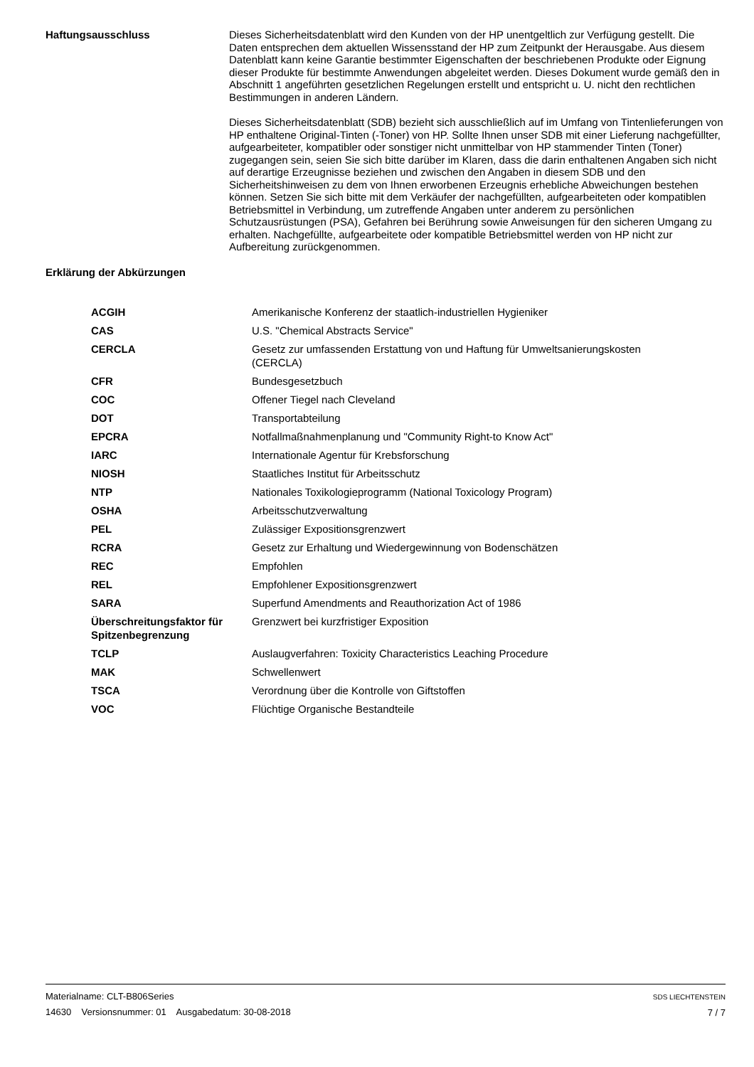Haftungsausschluss
Dieses Sicherheitsdatenblatt wird den Kunden von der HP unentgeltlich zur Verfügung gestellt. Die Daten entsprechen dem aktuellen Wissensstand der HP zum Zeitpunkt der Herausgabe. Aus diesem Datenblatt kann keine Garantie bestimmter Eigenschaften der beschriebenen Produkte oder Eignung dieser Produkte für bestimmte Anwendungen abgeleitet werden. Dieses Dokument wurde gemäß den in Abschnitt 1 angeführten gesetzlichen Regelungen erstellt und entspricht u. U. nicht den rechtlichen Bestimmungen in anderen Ländern.
Dieses Sicherheitsdatenblatt (SDB) bezieht sich ausschließlich auf im Umfang von Tintenlieferungen von HP enthaltene Original-Tinten (-Toner) von HP. Sollte Ihnen unser SDB mit einer Lieferung nachgefüllter, aufgearbeiteter, kompatibler oder sonstiger nicht unmittelbar von HP stammender Tinten (Toner) zugegangen sein, seien Sie sich bitte darüber im Klaren, dass die darin enthaltenen Angaben sich nicht auf derartige Erzeugnisse beziehen und zwischen den Angaben in diesem SDB und den Sicherheitshinweisen zu dem von Ihnen erworbenen Erzeugnis erhebliche Abweichungen bestehen können. Setzen Sie sich bitte mit dem Verkäufer der nachgefüllten, aufgearbeiteten oder kompatiblen Betriebsmittel in Verbindung, um zutreffende Angaben unter anderem zu persönlichen Schutzausrüstungen (PSA), Gefahren bei Berührung sowie Anweisungen für den sicheren Umgang zu erhalten. Nachgefüllte, aufgearbeitete oder kompatible Betriebsmittel werden von HP nicht zur Aufbereitung zurückgenommen.
Erklärung der Abkürzungen
| ACGIH | Amerikanische Konferenz der staatlich-industriellen Hygieniker |
| CAS | U.S. "Chemical Abstracts Service" |
| CERCLA | Gesetz zur umfassenden Erstattung von und Haftung für Umweltsanierungskosten (CERCLA) |
| CFR | Bundesgesetzbuch |
| COC | Offener Tiegel nach Cleveland |
| DOT | Transportabteilung |
| EPCRA | Notfallmaßnahmenplanung und "Community Right-to Know Act" |
| IARC | Internationale Agentur für Krebsforschung |
| NIOSH | Staatliches Institut für Arbeitsschutz |
| NTP | Nationales Toxikologieprogramm (National Toxicology Program) |
| OSHA | Arbeitsschutzverwaltung |
| PEL | Zulässiger Expositionsgrenzwert |
| RCRA | Gesetz zur Erhaltung und Wiedergewinnung von Bodenschätzen |
| REC | Empfohlen |
| REL | Empfohlener Expositionsgrenzwert |
| SARA | Superfund Amendments and Reauthorization Act of 1986 |
| Überschreitungsfaktor für Spitzenbegrenzung | Grenzwert bei kurzfristiger Exposition |
| TCLP | Auslaugverfahren: Toxicity Characteristics Leaching Procedure |
| MAK | Schwellenwert |
| TSCA | Verordnung über die Kontrolle von Giftstoffen |
| VOC | Flüchtige Organische Bestandteile |
Materialname: CLT-B806Series
14630 Versionsnummer: 01 Ausgabedatum: 30-08-2018
SDS LIECHTENSTEIN
7 / 7